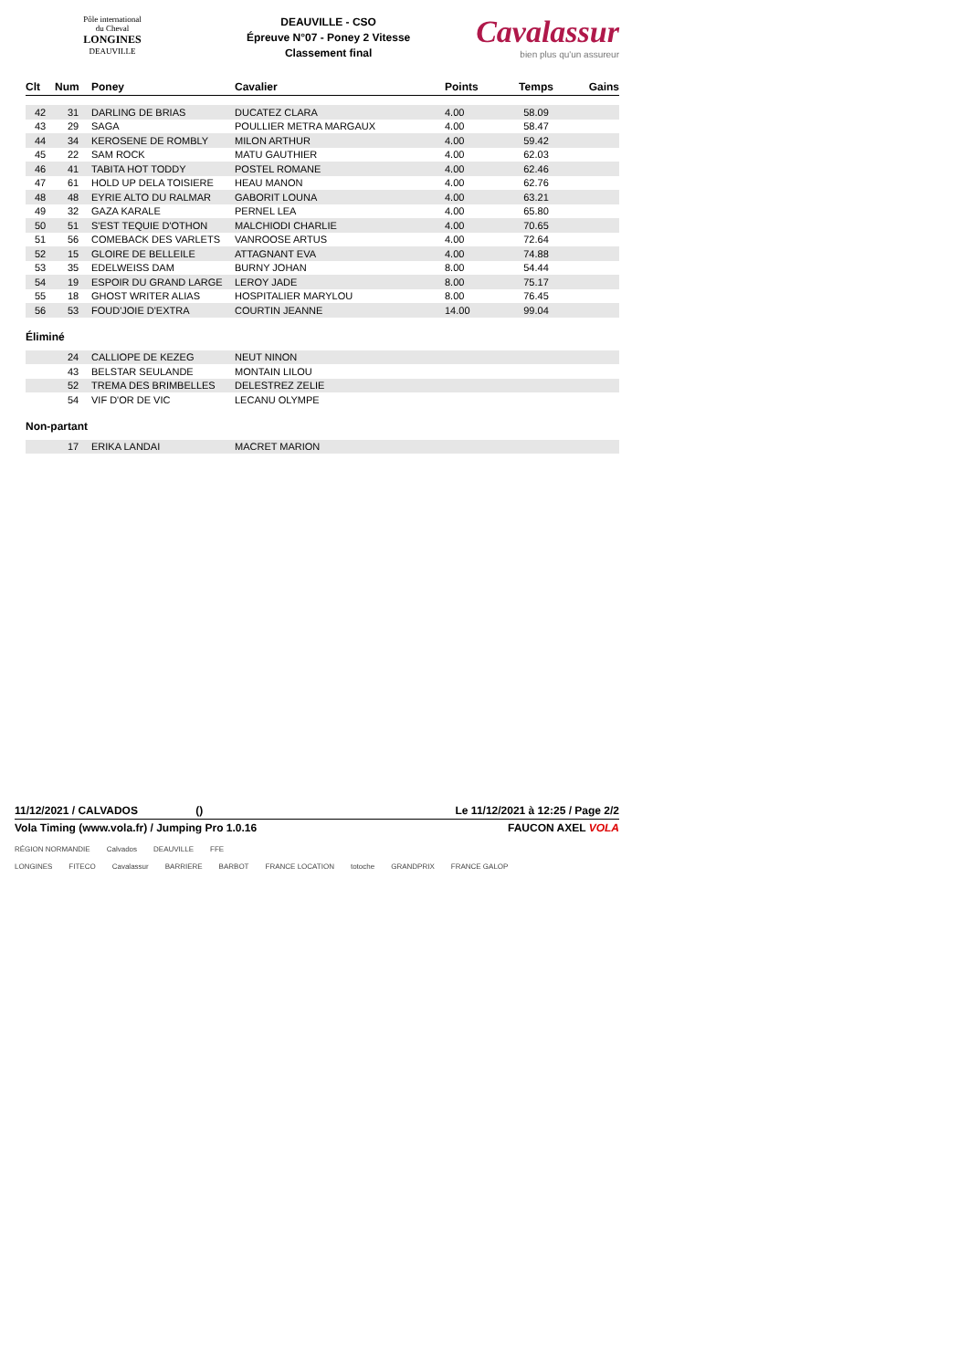Pôle international
du Cheval
LONGINES
DEAUVILLE
DEAUVILLE - CSO
Épreuve N°07 - Poney 2 Vitesse
Classement final
Cavalassur
bien plus qu'un assureur
| Clt | Num | Poney | Cavalier | Points | Temps | Gains |
| --- | --- | --- | --- | --- | --- | --- |
| 42 | 31 | DARLING DE BRIAS | DUCATEZ CLARA | 4.00 | 58.09 | |
| 43 | 29 | SAGA | POULLIER METRA MARGAUX | 4.00 | 58.47 | |
| 44 | 34 | KEROSENE DE ROMBLY | MILON ARTHUR | 4.00 | 59.42 | |
| 45 | 22 | SAM ROCK | MATU GAUTHIER | 4.00 | 62.03 | |
| 46 | 41 | TABITA HOT TODDY | POSTEL ROMANE | 4.00 | 62.46 | |
| 47 | 61 | HOLD UP DELA TOISIERE | HEAU MANON | 4.00 | 62.76 | |
| 48 | 48 | EYRIE ALTO DU RALMAR | GABORIT LOUNA | 4.00 | 63.21 | |
| 49 | 32 | GAZA KARALE | PERNEL LEA | 4.00 | 65.80 | |
| 50 | 51 | S'EST TEQUIE D'OTHON | MALCHIODI CHARLIE | 4.00 | 70.65 | |
| 51 | 56 | COMEBACK DES VARLETS | VANROOSE ARTUS | 4.00 | 72.64 | |
| 52 | 15 | GLOIRE DE BELLEILE | ATTAGNANT EVA | 4.00 | 74.88 | |
| 53 | 35 | EDELWEISS DAM | BURNY JOHAN | 8.00 | 54.44 | |
| 54 | 19 | ESPOIR DU GRAND LARGE | LEROY JADE | 8.00 | 75.17 | |
| 55 | 18 | GHOST WRITER ALIAS | HOSPITALIER MARYLOU | 8.00 | 76.45 | |
| 56 | 53 | FOUD'JOIE D'EXTRA | COURTIN JEANNE | 14.00 | 99.04 | |
Éliminé
| | 24 | CALLIOPE DE KEZEG | NEUT NINON |
| | 43 | BELSTAR SEULANDE | MONTAIN LILOU |
| | 52 | TREMA DES BRIMBELLES | DELESTREZ ZELIE |
| | 54 | VIF D'OR DE VIC | LECANU OLYMPE |
Non-partant
| | 17 | ERIKA LANDAI | MACRET MARION |
11/12/2021 / CALVADOS () Le 11/12/2021 à 12:25 / Page 2/2
Vola Timing (www.vola.fr) / Jumping Pro 1.0.16 FAUCON AXEL VOLA
RÉGION NORMANDIE Calvados DEAUVILLE FFE
LONGINES FITECO Cavalassur BARRIERE BARBOT FRANCE LOCATION totoche GRANDPRIX FRANCE GALOP